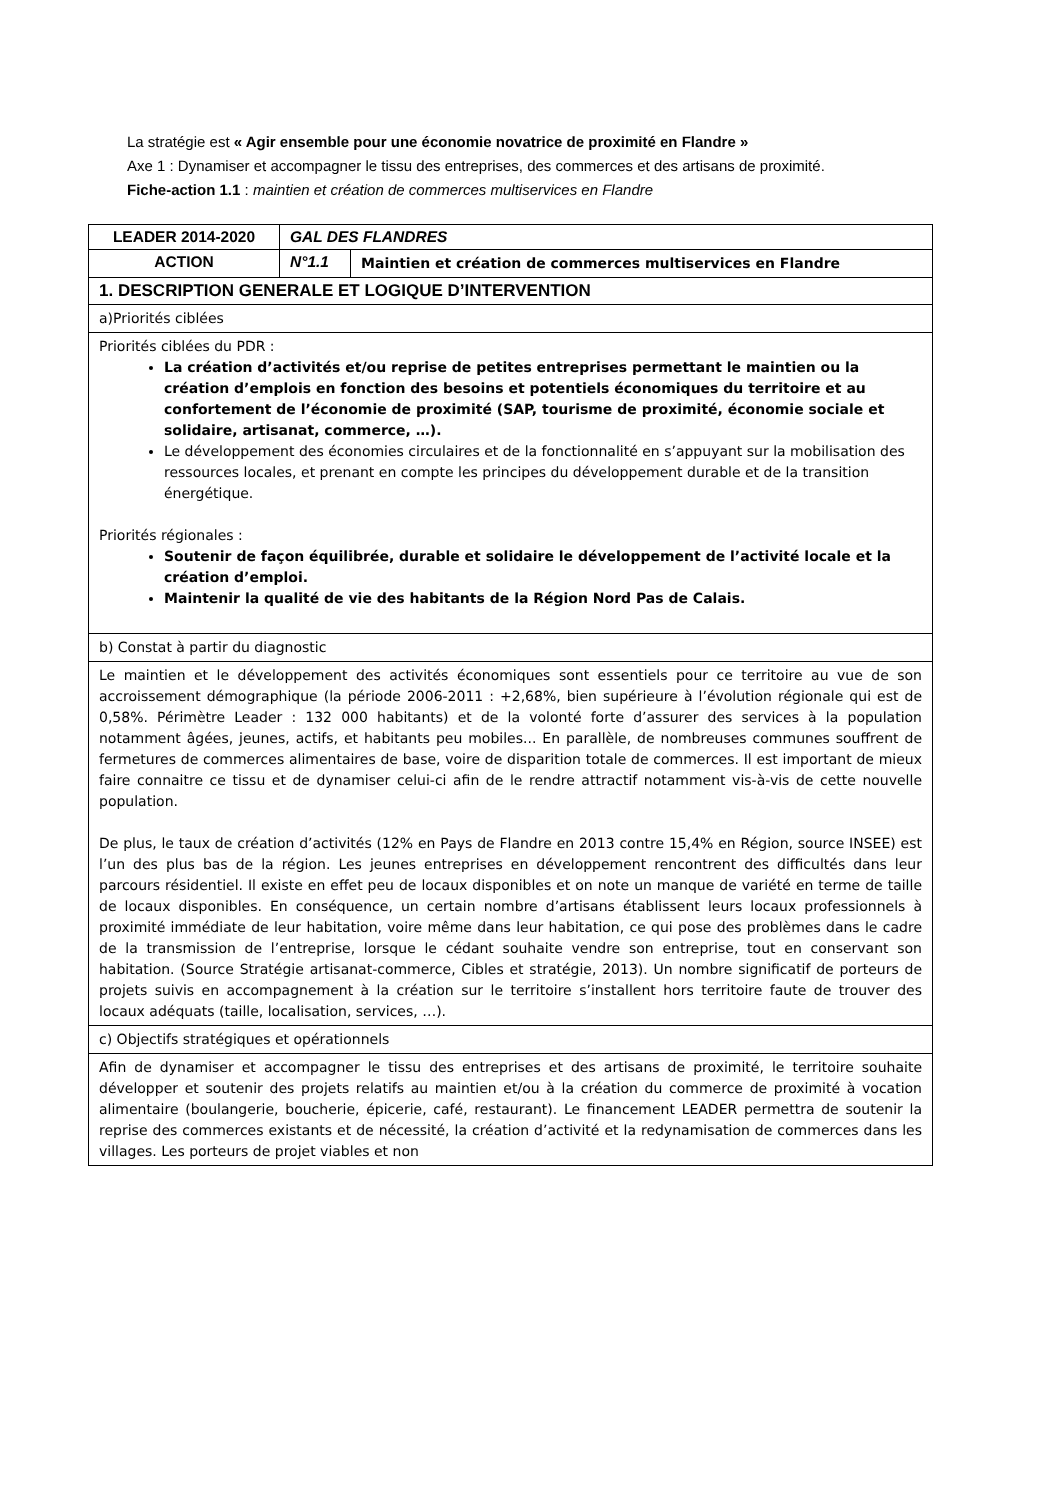La stratégie est « Agir ensemble pour une économie novatrice de proximité en Flandre »
Axe 1 : Dynamiser et accompagner le tissu des entreprises, des commerces et des artisans de proximité.
Fiche-action 1.1 : maintien et création de commerces multiservices en Flandre
| LEADER 2014-2020 | GAL DES FLANDRES | |
| ACTION | N°1.1 | Maintien et création de commerces multiservices en Flandre |
| 1. DESCRIPTION GENERALE ET LOGIQUE D’INTERVENTION | | |
| a)Priorités ciblées | | |
| Priorités ciblées du PDR : La création d’activités et/ou reprise de petites entreprises permettant le maintien ou la création d’emplois en fonction des besoins et potentiels économiques du territoire et au confortement de l’économie de proximité (SAP, tourisme de proximité, économie sociale et solidaire, artisanat, commerce, …). Le développement des économies circulaires et de la fonctionnalité en s’appuyant sur la mobilisation des ressources locales, et prenant en compte les principes du développement durable et de la transition énergétique. Priorités régionales : Soutenir de façon équilibrée, durable et solidaire le développement de l’activité locale et la création d’emploi. Maintenir la qualité de vie des habitants de la Région Nord Pas de Calais. | | |
| b) Constat à partir du diagnostic | | |
| Le maintien et le développement des activités économiques sont essentiels pour ce territoire au vue de son accroissement démographique (la période 2006-2011 : +2,68%, bien supérieure à l’évolution régionale qui est de 0,58%. Périmètre Leader : 132 000 habitants) et de la volonté forte d’assurer des services à la population notamment âgées, jeunes, actifs, et habitants peu mobiles... En parallèle, de nombreuses communes souffrent de fermetures de commerces alimentaires de base, voire de disparition totale de commerces. Il est important de mieux faire connaitre ce tissu et de dynamiser celui-ci afin de le rendre attractif notamment vis-à-vis de cette nouvelle population. De plus, le taux de création d’activités (12% en Pays de Flandre en 2013 contre 15,4% en Région, source INSEE) est l’un des plus bas de la région. Les jeunes entreprises en développement rencontrent des difficultés dans leur parcours résidentiel. Il existe en effet peu de locaux disponibles et on note un manque de variété en terme de taille de locaux disponibles. En conséquence, un certain nombre d’artisans établissent leurs locaux professionnels à proximité immédiate de leur habitation, voire même dans leur habitation, ce qui pose des problèmes dans le cadre de la transmission de l’entreprise, lorsque le cédant souhaite vendre son entreprise, tout en conservant son habitation. (Source Stratégie artisanat-commerce, Cibles et stratégie, 2013). Un nombre significatif de porteurs de projets suivis en accompagnement à la création sur le territoire s’installent hors territoire faute de trouver des locaux adéquats (taille, localisation, services, …). | | |
| c) Objectifs stratégiques et opérationnels | | |
| Afin de dynamiser et accompagner le tissu des entreprises et des artisans de proximité, le territoire souhaite développer et soutenir des projets relatifs au maintien et/ou à la création du commerce de proximité à vocation alimentaire (boulangerie, boucherie, épicerie, café, restaurant). Le financement LEADER permettra de soutenir la reprise des commerces existants et de nécessité, la création d’activité et la redynamisation de commerces dans les villages. Les porteurs de projet viables et non | | |